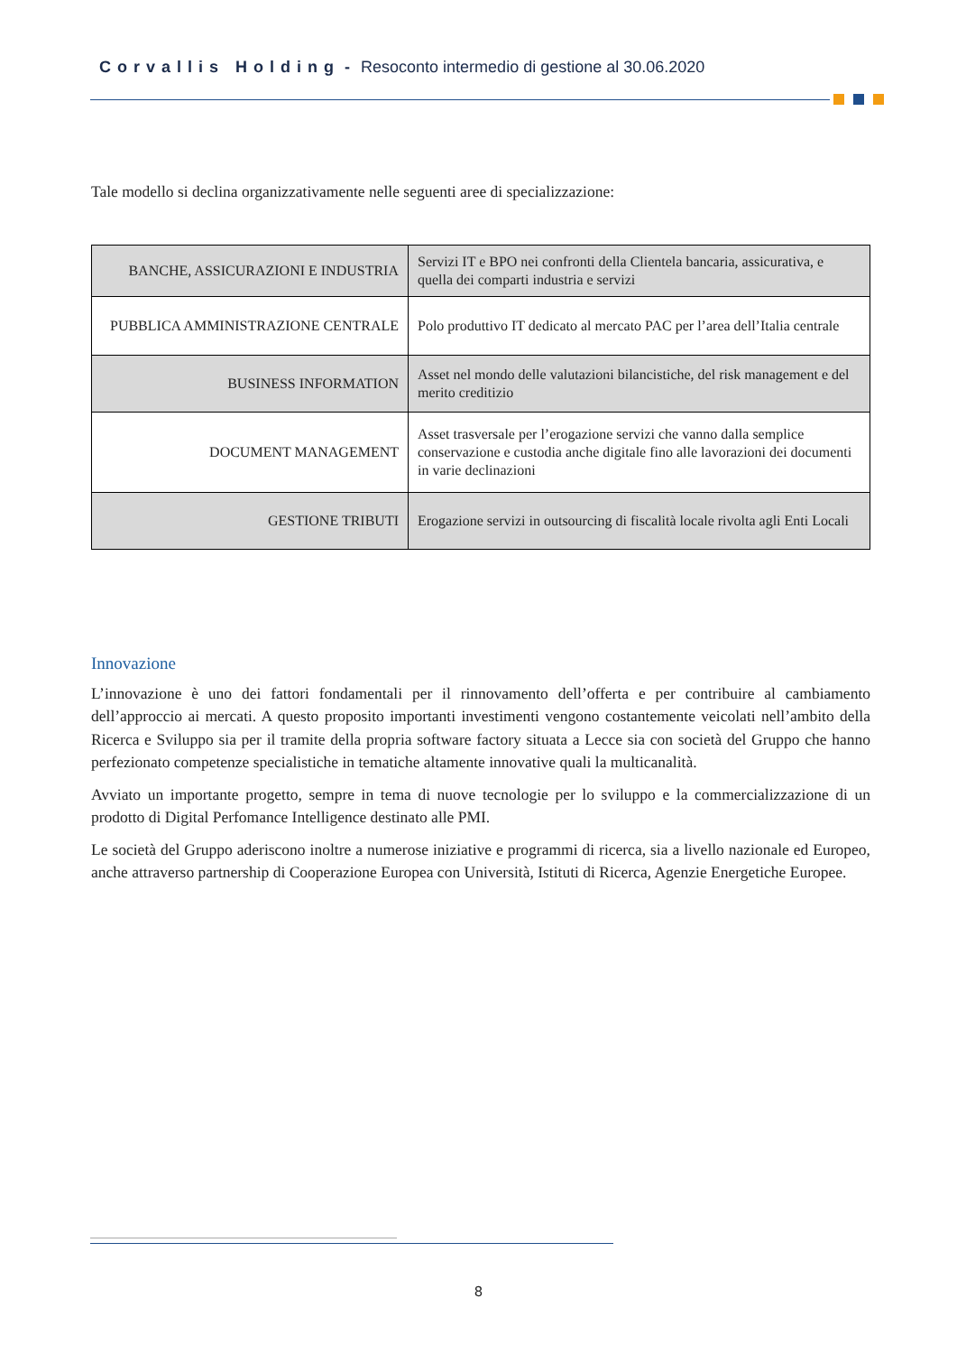Corvallis Holding - Resoconto intermedio di gestione al 30.06.2020
Tale modello si declina organizzativamente nelle seguenti aree di specializzazione:
| BANCHE, ASSICURAZIONI E INDUSTRIA | Servizi IT e BPO nei confronti della Clientela bancaria, assicurativa, e quella dei comparti industria e servizi |
| PUBBLICA AMMINISTRAZIONE CENTRALE | Polo produttivo IT dedicato al mercato PAC per l’area dell’Italia centrale |
| BUSINESS INFORMATION | Asset nel mondo delle valutazioni bilancistiche, del risk management e del merito creditizio |
| DOCUMENT MANAGEMENT | Asset trasversale per l’erogazione servizi che vanno dalla semplice conservazione e custodia anche digitale fino alle lavorazioni dei documenti in varie declinazioni |
| GESTIONE TRIBUTI | Erogazione servizi in outsourcing di fiscalità locale rivolta agli Enti Locali |
Innovazione
L’innovazione è uno dei fattori fondamentali per il rinnovamento dell’offerta e per contribuire al cambiamento dell’approccio ai mercati. A questo proposito importanti investimenti vengono costantemente veicolati nell’ambito della Ricerca e Sviluppo sia per il tramite della propria software factory situata a Lecce sia con società del Gruppo che hanno perfezionato competenze specialistiche in tematiche altamente innovative quali la multicanalità.
Avviato un importante progetto, sempre in tema di nuove tecnologie per lo sviluppo e la commercializzazione di un prodotto di Digital Perfomance Intelligence destinato alle PMI.
Le società del Gruppo aderiscono inoltre a numerose iniziative e programmi di ricerca, sia a livello nazionale ed Europeo, anche attraverso partnership di Cooperazione Europea con Università, Istituti di Ricerca, Agenzie Energetiche Europee.
8